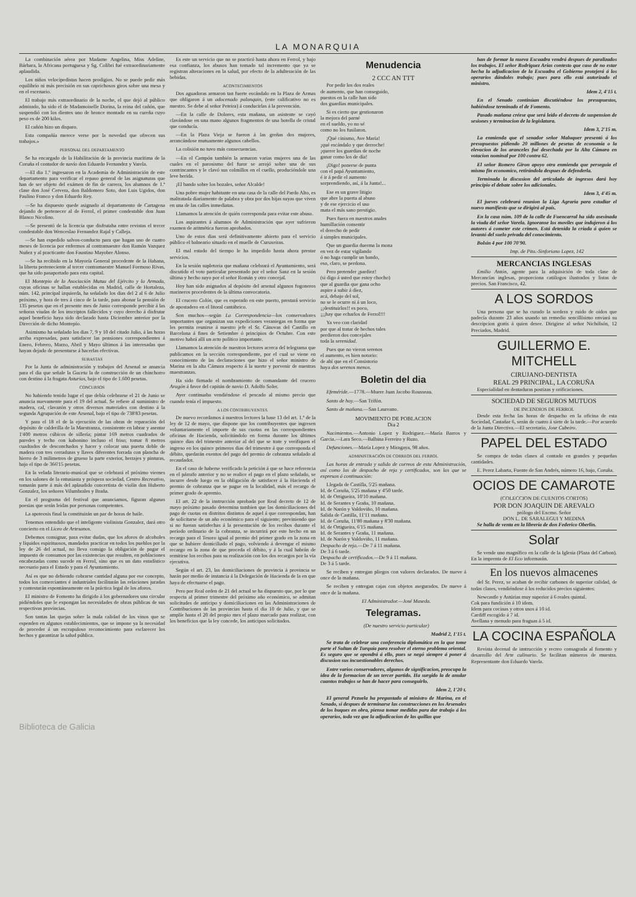LA MONARQUIA
La combinación aérea por Madame Angelina, Miss Adeline, Bárbara, la Africana portuguesa y Sg. Colibri fué extraordinariamente aplaudida.
Los niños velocipedistas hacen prodigios. No se puede pedir más equilibrio ni más precisión en sus caprichosos giros sobre una mesa y en el escenario.
El trabajo más extraordinario de la noche, el que dejó al público admirado, ha sido el de Madamoiselle Dorina, la reina del cañón, que suspendió con los dientes uno de bronce montado en su cureña cuyo peso es de 200 kilos.
El cañón hizo un disparo.
Esta compañía merece verse por la novedad que ofrecen sus trabajos.»
PERSONAL DEL DEPARTAMENTO
Se ha encargado de la Habilitación de la provincia marítima de la Coruña el contador de navío don Eduardo Fernandez y Varela.
—El dia 1.º ingresaron en la Academia de Administración de este departamento para verificar el repaso general de las asignaturas que han de ser objeto del exámen de fin de carrera, los alumnos de 1.ª clase don José Cervera, don Baldomero Soto, don Luis Ugidos, don Paulino Franco y don Eduardo Rey.
—Se ha dispuesto quede asignado al departamento de Cartagena dejando de pertenecer al de Ferrol, el primer condestable don Juan Blanco Nicolino.
—Se presentó de la licencia que disfrutaba entre revistas el tercer condestable don Wenceslao Fernandez Rajal y Calleja.
—Se han espedido salvos-conducto para que hagan uso de cuatro meses de licencia por enfermos al contramaestre don Ramón Vazquez Nuñez y al practicante don Faustino Mayobre Alonso.
—Se ha recibido en la Mayoría General procedente de la Habana, la libreta perteneciente al tercer contramaestre Manuel Formoso Rivas, que ha sido pasaportado para esta capital.
El Montepio de la Asociación Mutua del Ejército y la Armada, cuyas oficinas se hallan establecidas en Madrid, calle de Hortaleza, núm. 142, principal izquierda, ha señalado los dias del 2 al 6 de Julio próximo, y hora de tres á cinco de la tarde, para abonar la pensión de 135 pesetas que en el presente mes de Junio corresponde percibir á las señoras viudas de los inscriptos fallecidos y cuyo derecho á disfrutar aquel beneficio haya sido declarado hasta Diciembre anterior por la Dirección de dicho Montepío.
Asimismo ha señalado los dias 7, 9 y 10 del citado Julio, á las horas arriba expresadas, para satisfacer las pensiones correspondientes á Enero, Febrero, Marzo, Abril y Mayo últimos á las interesadas que hayan dejado de presentarse á hacerlas efectivas.
SUBASTAS
Por la Junta de administración y trabajos del Arsenal se anuncia para el dia que señale la Gaceta la de construcción de un chinchorro con destino á la fragata Asturias, bajo el tipo de 1.600 pesetas.
CONCURSOS
No habiendo tenido lugar el que debía celebrarse el 21 de Junio se anuncia nuevamente para el 19 del actual. Se refiere al suministro de madera, cal, clavazón y otros diversos materiales con destino á la segunda Agrupación de este Arsenal, bajo el tipo de 738'83 pesetas.
Y para el 18 el de la ejecución de las obras de reparación del depósito de calderilla de la Maestranza, consistente en labrar y asentar 1'400 metros cúbicos de sillería; pintar 169 metros cuadrados de paredes y techo con kabonino incluso el friso; tomar 8 metros cuadrados de desconchados y hacer y colocar una puerta doble de madera con tres cerraduras y llaves diferentes forrada con plancha de hierro de 3 milimetros de grueso la parte exterior, herrajes y pinturas, bajo el tipo de 366'15 pesetas.
En la velada literario-musical que se celebrará el próximo viernes en los salones de la entusiasta y próspera sociedad, Centro Recreativo, tomarán parte á más del aplaudido concertista de violín don Huberto Gonzalez, los señores Vilumbrales y Braña.
En el programa del festival que anunciamos, figuran algunas poesias que serán leidas por personas competentes.
La apoteosis final la constituirán un par de horas de baile.
Tenemos entendido que el inteligente violinista Gonzalez, dará otro concierto en el Liceo de Artesanos.
Debemos consignar, para evitar dudas, que los aforos de alcoholes y líquidos espirituosos, mandados practicar en todos los pueblos por la ley de 26 del actual, no lleva consigo la obligación de pagar el impuesto de consumos por las existencias que resulten, en poblaciones encabezadas como sucede en Ferrol, sino que es un dato estadístico necesario para el Estado y para el Ayuntamiento.
Así es que no debiendo cobrarse cantidad alguna por ese concepto, todos los comerciantes é industriales facilitarán las relaciones juradas y contestarán espontáneamente en la práctica legal de los aforos.
El ministro de Fomento ha dirigido á los gobernadores una circular pidiéndoles que le expongan las necesidades de obras públicas de sus respectivas provincias.
Son tantas las quejas sobre la mala calidad de los vinos que se espenden en algunos establecimientos, que se impone ya la necesidad de proceder á un escrupuloso reconocimiento para esclarecer los hechos y garantizar la salud pública.
Es este un servicio que no se practicó hasta ahora en Ferrol, y bajo esa confianza, los abusos han tomado tal incremento que ya se registran alteraciones en la salud, por efecto de la adulteración de las bebidas.
ACONTECIMIENTOS
Dos aguadoras armaron tan fuerte escándalo en la Plaza de Armas que obligaron á un adocenado palanquin, (este calificativo no es nuestro. Se debe al señor Peteira) á conducirlas á la prevención.
—En la calle de Dolores, esta mañana, un asistente se cayó clavándose en una mano algunos fragmentos de una botella de cristal que conducía.
—En la Plaza Vieja se fueron á las greñas dos mujeres, arrancándose mutuamente algunos cabellos.
La colisión no tuvo más consecuencias.
—En el Campón también la armaron varias mujeres una de las cuales en el parosismo del furor se arrojó sobre una de sus contrincantes y le clavó sus colmillos en el cuello, produciéndole una leve herida.
¡El bando sobre los bozales, señor Alcalde!
Una pobre mujer habitante en una casa de la calle del Pardo Alto, es maltratada diariamente de palabra y obra por dos hijas suyas que viven en una de las calles inmediatas.
Llamamos la atención de quién corresponda para evitar este abuso.
Los aspirantes á alumnos de Administración que ayer sufrieron examen de aritmética fueron aprobados.
Uno de estos dias será definitivamente abierto para el servicio público el balneario situado en el muelle de Curuxeiras.
El mal estado del tiempo le ha impedido hasta ahora prestar servicios.
En la sesión supletoria que mañana celebrará el Ayuntamiento, será discutido el voto particular presentado por el señor Sanz en la sesión última y hecho suyo por el señor Román y otro concejal.
Hoy han sido asignados al depósito del arsenal algunos fogoneros marineros procedentes de la última convocatoria.
El crucero Colón, que es esperado en este puerto, prestará servicio de apostadero en el litoral cantábrico.
Son muchos—según La Correspondencia—los conservadores importantes que organizan sus expediciones veraniegas en forma que les permita reunirse á nuestro jefe el Sr. Cánovas del Castillo en Barcelona á fines de Setiembre ó principios de Octubre. Con este motivo habrá allí un acto político importante.
Llamamos la atención de nuestros lectores acerca del telegrama que publicamos en la sección correspondiente, por el cual se viene en conocimiento de las declaraciones que hizo el señor ministro de Marina en la alta Cámara respecto á la suerte y porvenir de nuestras maestranzas.
Ha sido firmado el nombramiento de comandante del crucero Aragón á favor del capitán de navio D. Adolfo Soler.
Ayer continuaba vendiéndose el pescado al mismo precio que cuando tenía el impuesto.
A LOS CONTRIBUYENTES.
De nuevo recordamos á nuestros lectores la base 13 del art. 1.º de la ley de 12 de mayo, que dispone que los contribuyentes que ingresen voluntariamente el importe de sus cuotas en las correspondientes oficinas de Hacienda, solicitándolo en forma durante los últimos quince dias del trimestre anterior al del que se trate y verifiquen el ingreso en los quince primeros dias del trimestre á que corresponda el débito, quedarán exentos del pago del premio de cobranza señalado al recaudador.
En el caso de haberse verificado la petición á que se hace referencia en el párrafo anterior y no se realice el pago en el plazo señalado, se incurre desde luego en la obligación de satisfacer á la Hacienda el premio de cobranza que se pague en la localidad, más el recargo de primer grado de apremio.
El art. 22 de la instrucción aprobada por Real decreto de 12 de mayo próximo pasado determina tambien que las domiciliaciones del pago de cuotas en distritos distintos de aquel á que correspondan, han de solicitarse de un año económico para el siguiente; previniendo que si no fueran satisfechas á la presentación de los recibos durante el período ordinario de la cobranza, se incurrirá por este hecho en un recargo para el Tesoro igual al premio del primer grado en la zona en que se hubiere domiciliado el pago, volviendo á devengar el mismo recargo en la zona de que proceda el débito, y á la cual habrán de remitirse los recibos para su realización con los dos recargos por la vía ejecutiva.
Según el art. 23, las domiciliaciones de provincia á provincia se harán por medio de instancia á la Delegación de Hacienda de la en que haya de efectuarse el pago.
Pero por Real orden de 21 del actual se ha dispuesto que, por lo que respecta al primer trimestre del próximo año económico, se admitan solicitudes de anticipo y domiciliaciones en las Administraciones de Contribuciones de las provincias hasta el dia 10 de Julio, y que se amplíe hasta el 20 del propio mes el plazo marcado para realizar, con los beneficios que la ley concede, los anticipos solicitados.
Menudencia
2 CCC AN TTT
Por pedir los dos reales
de aumento, que han conseguido,
puestos en la calle han sido
dos guardias municipales.
Si es cierto que gestionaron
la mejora del parné
en el sueldo, yo no sé
como no los fusilaron.
¡Qué cinismo, Ave María!
¡qué escándalo y que derroche!
¡querer los guardias de noche
ganar como los de día!
¡Digo! ponerse de punta
con el papá Ayuntamiento,
é ir á pedir el aumento
sorprendiendo, así, á la Junta!...
Ese es un grave litigio
que abre la puerta al abuso
y de ese ejercicio el uso
mata el más sano prestigio.
Pues fuera en nuestros anales
humillación consentir
el derecho de pedir
á simples municipales.
Que un guardia duerma la mona
en vez de estar vigilando
ó no haga cumplir un bando,
eso, claro, se perdona.
Pero pretender ¡pardiez!
(si digo á usted que estoy chocho)
que al guardia que gana ocho
aspire á subir á diez,
acá, debajo del sol,
no se le ocurre ni á un loco,
¡¡destituirlos!! es poco,
¡¡¡hay que echarlos de Ferrol!!!
Ya veo con claridad
por que al tratar de hechos tales
perdieron dos concejales
toda la serenidad.
Pues que no vieron serenos
el aumento, es bien notorio:
de ahí que en el Consistorio
haya dos serenos menos.
Boletin del dia
Efeméride.—1778.—Muere Juan Jacobo Rousseau.
Santo de hoy.—San Trifón.
Santo de mañana.—San Laureano.
MOVIMIENTO DE POBLACION
Dia 2
Nacimientos.—Antonio Lopez y Rodriguez.—María Barros y Garcia.—Lara Seco.—Balbina Ferreiro y Ruzo.
Defunciones.—María Lopez y Miragaya, 98 años.
ADMINISTRACIÓN DE CORREOS DEL FERROL
Las horas de entrada y salida de correos de esta Administración, así como las de despacho de reja y certificados, son las que se expresan á continuación:
Llegada de Castilla, 5'25 mañana.
Id. de Coruña, 5'25 mañana y 4'50 tarde.
Id. de Ortigueira, 10'10 mañana.
Id. de Serantes y Graña, 10 mañana.
Id. de Narón y Valdoviño, 10 mañana.
Salida de Castilla, 11'11 mañana.
Id. de Coruña, 11'80 mañana y 8'30 mañana.
Id. de Ortigueira, 6'15 mañana.
Id. de Serantes y Graña, 11 mañana.
Id. de Narón y Valdoviño, 11 mañana.
Despacho de reja.—De 7 á 11 mañana.
De 3 á 6 tarde.
Despacho de certificados.—De 9 á 11 mañana.
De 3 á 5 tarde.
Se reciben y entregan pliegos con valores declarados. De nueve á once de la mañana.
Se reciben y entregan cajas con objetos asegurados. De nueve á once de la mañana.
El Administrador.—José Maseda.
Telegramas.
(De nuestro servicio particular)
Madrid 2, 1'15 t.
Se trata de celebrar una conferencia diplomática en la que tome parte el Sultan de Turquía para resolver el eterno problema oriental. Es seguro que se opondrá á ello, pues se negó siempre á poner á discusion sus incuestionables derechos.
Entre varios conservadores, algunos de significacion, preocupa la idea de la formacion de un tercer partido. Ha surgido la de anular cuantos trabajos se han de hacer para conseguirlo.
Idem 2, 1'20 t.
El general Pezuela ha preguntado al ministro de Marina, en el Senado, si despues de terminarse las construcciones en los Arsenales de los buques en obra, piensa tomar medidas para dar trabajo á los operarios, toda vez que la adjudicacion de las quillas que
han de formar la nueva Escuadra vendrá despues de paralizados los trabajos. El señor Rodriguez Arias contesto que caso de no estar hecha la adjudicacion de la Escuadra el Gobierno protejerá á los operarios dándoles trabajo; pues para ello está autorizado el ministro.
Idem 2, 4'15 t.
En el Senado continúan discutiéndose los presupuestos, habiéndose terminado el de Fomento.
Pasado mañana créese que será leido el decreto de suspension de sesiones y terminacion de la legislatura.
Idem 3, 2'15 m.
La enmienda que el senador señor Maluquer presentó á los presupuestos pidiendo 20 millones de pesetas de economía o la elevacion de los aranceles fué desechada por la Alta Cámara en votacion nominal por 100 contra 62.
El señor Romero Giron apoyo otra enmienda que perseguia el mismo fin economico, retirándola despues de defenderla.
Terminada la discusion del articulado de ingresos dará hoy principio el debate sobre los adicionales.
Idem 3, 4'45 m.
El jueves celebrará reunion la Liga Agraria para estudiar el nuevo manifiesto que se dirigirá al país.
En la casa núm. 109 de la calle de Fuencarral ha sido asesinada la viuda del señor Varela. Ignoranse los moviles que indujeron á los autores á cometer este crimen. Está detenida la criada á quien se levantó del suelo privada del conocimiento.
Bolsin 4 por 100 70'90.
Imp. de Pita.-Sinforiano Lopez, 142
MERCANCIAS INGLESAS
Emilio Antón, agente para la adquisición de toda clase de Mercancías inglesas, proporciona catálogos ilustrados y listas de precios. San Francisco, 42.
A LOS SORDOS
Una persona que se ha curado la sordera y ruido de oidos que padecía durante 23 años usando un remedio sencillísimo enviará su descripcion gratis á quien desee. Dirigirse al señor Nichólsón, 12 Preciados, Madrid.
GUILLERMO E. MITCHELL
CIRUJANO-DENTISTA
REAL 29 PRINCIPAL, LA CORUÑA
Especialidad en dentaduras postizas y orificaciones.
SOCIEDAD DE SEGUROS MUTUOS
DE INCENDIOS DE FERROL
Desde esta fecha las horas de despacho en la oficina de esta Sociedad, Castañar 6, serán de cuatro á siete de la tarde.—Por acuerdo de la Junta Directiva.—El secretario, Jose Cubeiro.
PAPEL DEL ESTADO
Se compra de todas clases al contado en grandes y pequeñas cantidades.
E. Perez Labarta, Fuente de San Andrés, número 16, bajo, Coruña.
OCIOS DE CAMAROTE
(COLECCION DE CUENTOS CORTOS)
POR DON JOAQUIN DE AREVALO
prólogo del Excmo. Señor
DON L. DE SARALEGUI Y MEDINA
Se halla de venta en la librería de don Federico Oberlin.
Solar
Se vende uno magnífico en la calle de la Iglesia (Plaza del Carbon). En la imprenta de El Eco informarán.
En los nuevos almacenes
del Sr. Perez, se acaban de recibir carbones de superior calidad, de todas clases, vendiéndose á los reducidos precios siguientes:
Newcastle y Astúrias muy superior á 6 reales quintal.
Cok para fundición á 10 idem.
Idem para cocinas y otros usos á 10 id.
Cardiff escogido á 7 id.
Avellana y menudo para fraguas á 5 id.
LA COCINA ESPAÑOLA
Revista decenal de instrucción y recreo consagrada al fomento y desarrollo del Arte culinario. Se facilitan números de muestra. Representante don Eduardo Varela.
Biblioteca de Galicia